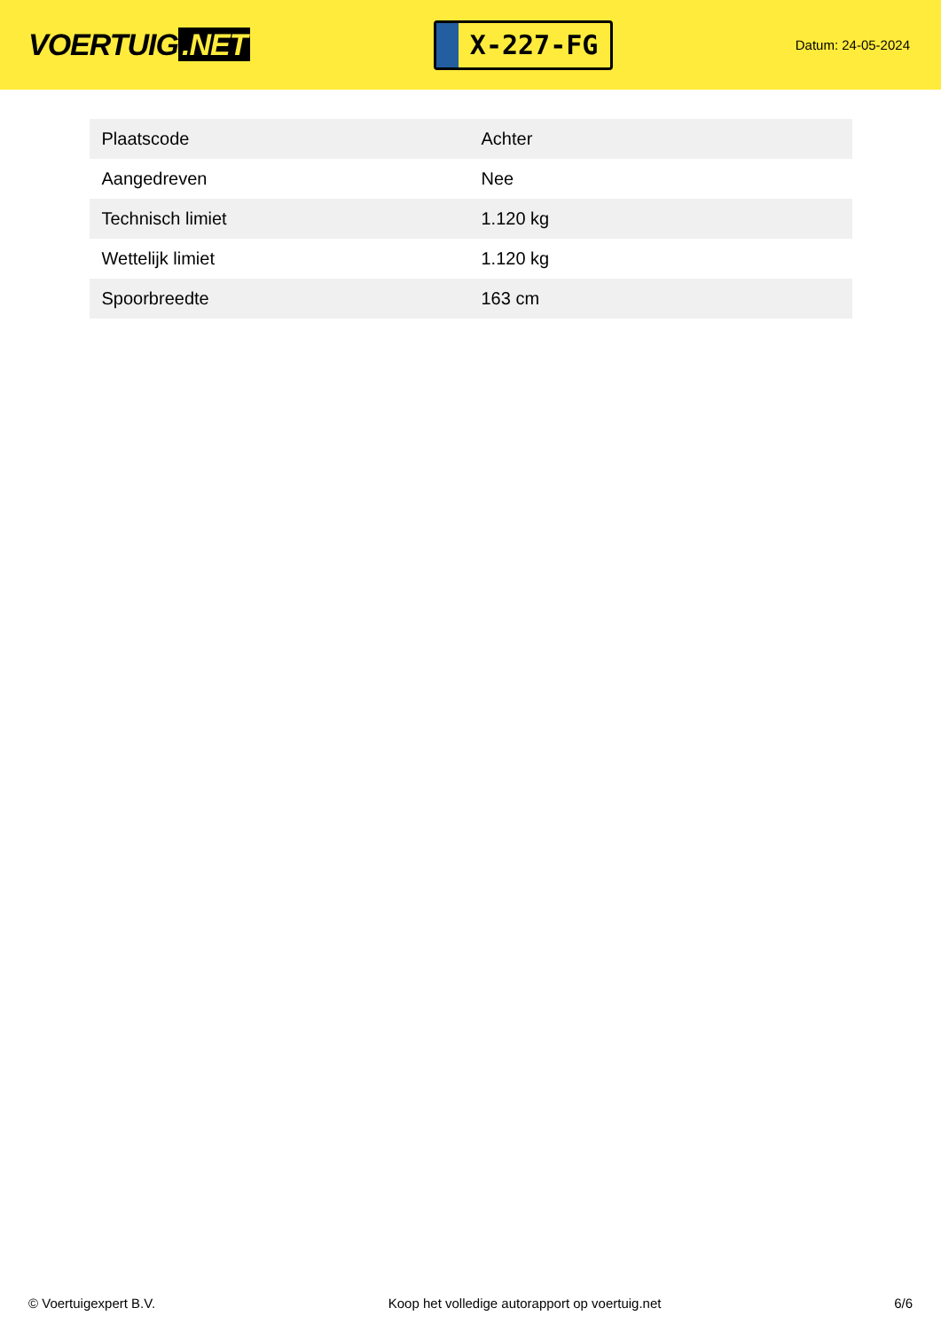VOERTUIG.NET
X-227-FG
Datum: 24-05-2024
| Plaatscode | Achter |
| Aangedreven | Nee |
| Technisch limiet | 1.120 kg |
| Wettelijk limiet | 1.120 kg |
| Spoorbreedte | 163 cm |
© Voertuigexpert B.V. Koop het volledige autorapport op voertuig.net 6/6